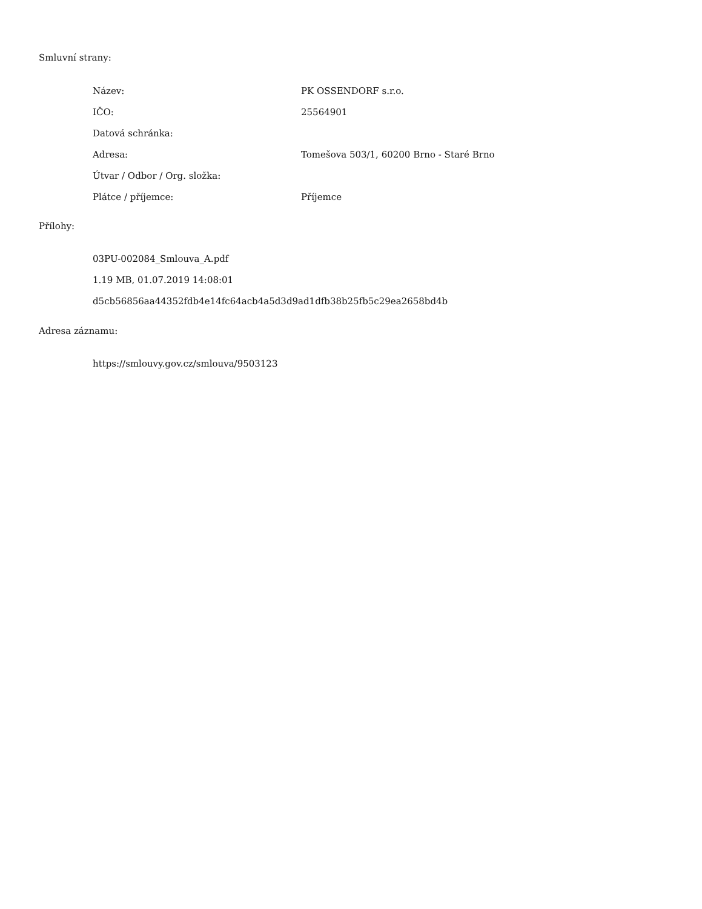Smluvní strany:
| Název: | PK OSSENDORF s.r.o. |
| IČO: | 25564901 |
| Datová schránka: | |
| Adresa: | Tomešova 503/1, 60200 Brno - Staré Brno |
| Útvar / Odbor / Org. složka: | |
| Plátce / příjemce: | Příjemce |
Přílohy:
03PU-002084_Smlouva_A.pdf
1.19 MB, 01.07.2019 14:08:01
d5cb56856aa44352fdb4e14fc64acb4a5d3d9ad1dfb38b25fb5c29ea2658bd4b
Adresa záznamu:
https://smlouvy.gov.cz/smlouva/9503123